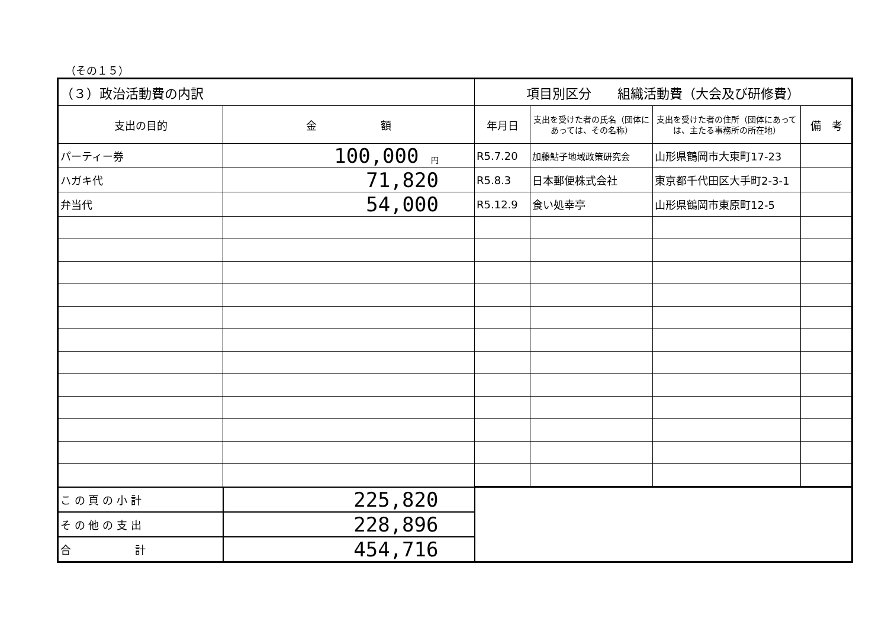（その１５）
| （３）政治活動費の内訳 | | 項目別区分 組織活動費（大会及び研修費） | | | |
| 支出の目的 | 金 額 | 年月日 | 支出を受けた者の氏名（団体にあっては、その名称） | 支出を受けた者の住所（団体にあっては、主たる事務所の所在地） | 備 考 |
| パーティー券 | 100,000 円 | R5.7.20 | 加藤鮎子地域政策研究会 | 山形県鶴岡市大東町17-23 | |
| ハガキ代 | 71,820 | R5.8.3 | 日本郵便株式会社 | 東京都千代田区大手町2-3-1 | |
| 弁当代 | 54,000 | R5.12.9 | 食い処幸亭 | 山形県鶴岡市東原町12-5 | |
| こ の 頁 の 小 計 | 225,820 | | | | |
| そ の 他 の 支 出 | 228,896 | | | | |
| 合 計 | 454,716 | | | | |